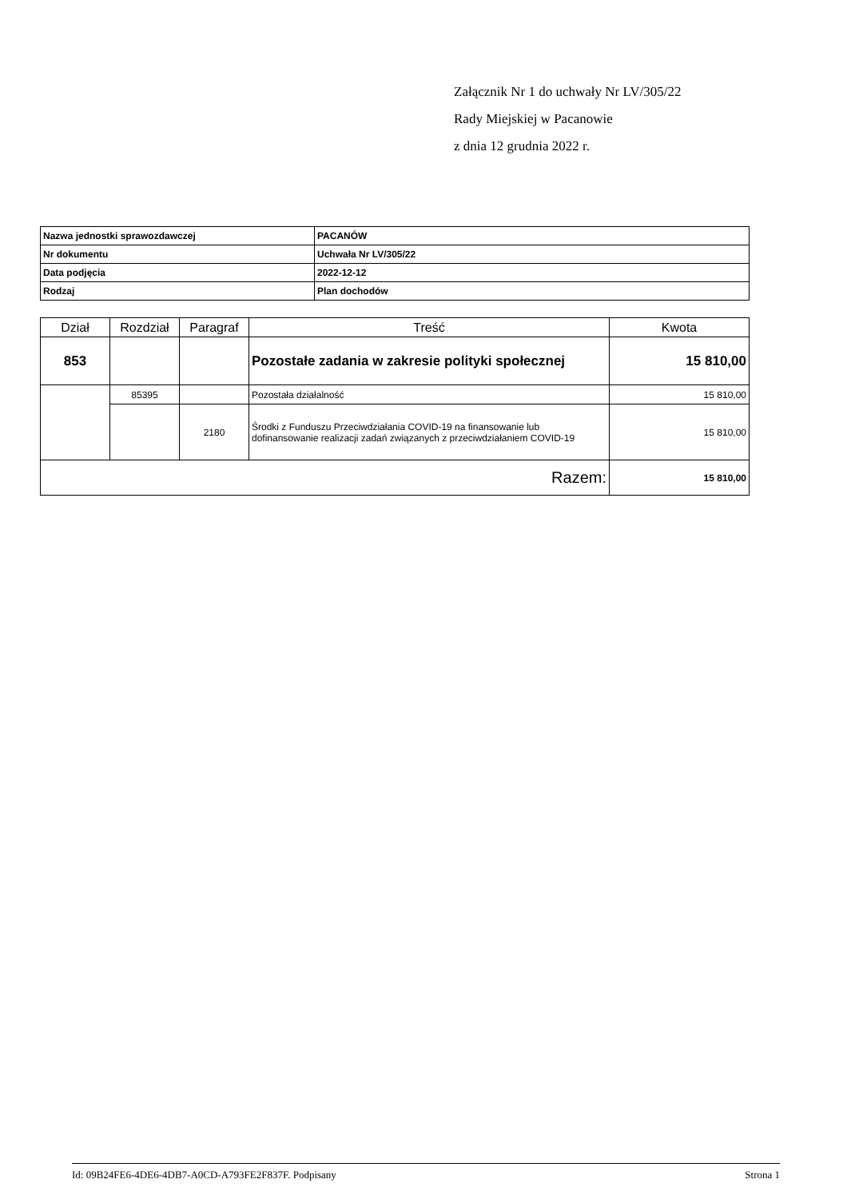Załącznik Nr 1 do uchwały Nr LV/305/22
Rady Miejskiej w Pacanowie
z dnia 12 grudnia 2022 r.
| Nazwa jednostki sprawozdawczej | PACANÓW |
| Nr dokumentu | Uchwała Nr LV/305/22 |
| Data podjęcia | 2022-12-12 |
| Rodzaj | Plan dochodów |
| Dział | Rozdział | Paragraf | Treść | Kwota |
| --- | --- | --- | --- | --- |
| 853 | | | Pozostałe zadania w zakresie polityki społecznej | 15 810,00 |
| | 85395 | | Pozostała działalność | 15 810,00 |
| | | 2180 | Środki z Funduszu Przeciwdziałania COVID-19 na finansowanie lub dofinansowanie realizacji zadań związanych z przeciwdziałaniem COVID-19 | 15 810,00 |
| Razem: | | | | 15 810,00 |
Id: 09B24FE6-4DE6-4DB7-A0CD-A793FE2F837F. Podpisany Strona 1